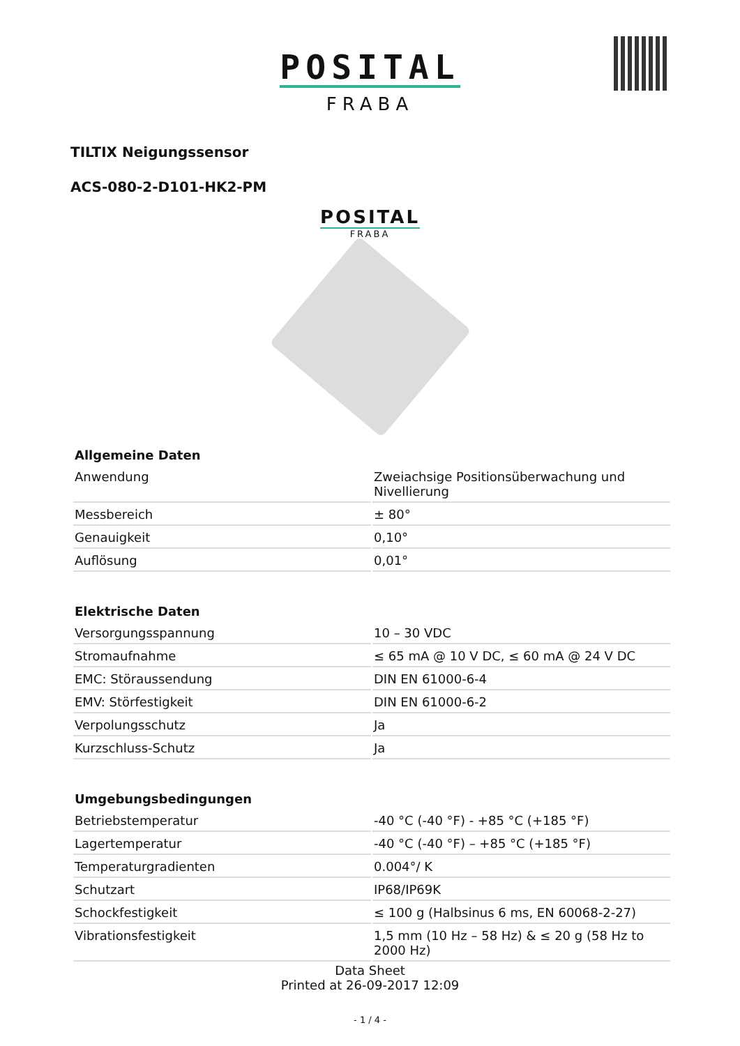POSITAL
FRABA
TILTIX Neigungssensor
ACS-080-2-D101-HK2-PM
POSITAL
FRABA
| Allgemeine Daten | |
| --- | --- |
| Anwendung | Zweiachsige Positionsüberwachung und Nivellierung |
| Messbereich | ± 80° |
| Genauigkeit | 0,10° |
| Auflösung | 0,01° |
| Elektrische Daten | |
| Versorgungsspannung | 10 – 30 VDC |
| Stromaufnahme | ≤ 65 mA @ 10 V DC, ≤ 60 mA @ 24 V DC |
| EMC: Störaussendung | DIN EN 61000-6-4 |
| EMV: Störfestigkeit | DIN EN 61000-6-2 |
| Verpolungsschutz | Ja |
| Kurzschluss-Schutz | Ja |
| Umgebungsbedingungen | |
| Betriebstemperatur | -40 °C (-40 °F) - +85 °C (+185 °F) |
| Lagertemperatur | -40 °C (-40 °F) – +85 °C (+185 °F) |
| Temperaturgradienten | 0.004°/ K |
| Schutzart | IP68/IP69K |
| Schockfestigkeit | ≤ 100 g (Halbsinus 6 ms, EN 60068-2-27) |
| Vibrationsfestigkeit | 1,5 mm (10 Hz – 58 Hz) & ≤ 20 g (58 Hz to 2000 Hz) |
Data Sheet
Printed at 26-09-2017 12:09
- 1 / 4 -